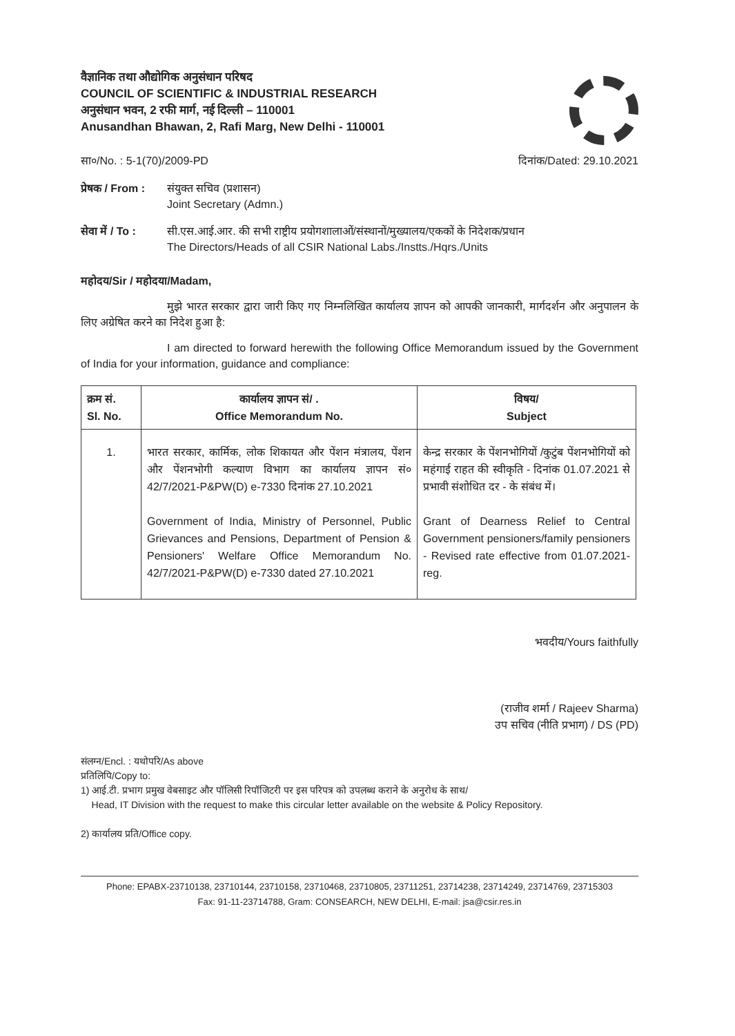वैज्ञानिक तथा औद्योगिक अनुसंधान परिषद
COUNCIL OF SCIENTIFIC & INDUSTRIAL RESEARCH
अनुसंधान भवन, 2 रफी मार्ग, नई दिल्ली – 110001
Anusandhan Bhawan, 2, Rafi Marg, New Delhi - 110001
सा०/No. : 5-1(70)/2009-PD दिनांक/Dated: 29.10.2021
प्रेषक / From : संयुक्त सचिव (प्रशासन)
Joint Secretary (Admn.)
सेवा में / To : सी.एस.आई.आर. की सभी राष्ट्रीय प्रयोगशालाओं/संस्थानों/मुख्यालय/एककों के निदेशक/प्रधान
The Directors/Heads of all CSIR National Labs./Instts./Hqrs./Units
महोदय/Sir / महोदया/Madam,
मुझे भारत सरकार द्वारा जारी किए गए निम्नलिखित कार्यालय ज्ञापन को आपकी जानकारी, मार्गदर्शन और अनुपालन के लिए अग्रेषित करने का निदेश हुआ है:
I am directed to forward herewith the following Office Memorandum issued by the Government of India for your information, guidance and compliance:
| क्रम सं. Sl. No. | कार्यालय ज्ञापन सं/ . Office Memorandum No. | विषय/ Subject |
| --- | --- | --- |
| 1. | भारत सरकार, कार्मिक, लोक शिकायत और पेंशन मंत्रालय, पेंशन और पेंशनभोगी कल्याण विभाग का कार्यालय ज्ञापन सं० 42/7/2021-P&PW(D) e-7330 दिनांक 27.10.2021 Government of India, Ministry of Personnel, Public Grievances and Pensions, Department of Pension & Pensioners' Welfare Office Memorandum No. 42/7/2021-P&PW(D) e-7330 dated 27.10.2021 | केन्द्र सरकार के पेंशनभोगियों /कुटुंब पेंशनभोगियों को महंगाई राहत की स्वीकृति - दिनांक 01.07.2021 से प्रभावी संशोधित दर - के संबंध में। Grant of Dearness Relief to Central Government pensioners/family pensioners - Revised rate effective from 01.07.2021-reg. |
भवदीय/Yours faithfully
(राजीव शर्मा / Rajeev Sharma)
उप सचिव (नीति प्रभाग) / DS (PD)
संलग्न/Encl. : यथोपरि/As above
प्रतिलिपि/Copy to:
1) आई.टी. प्रभाग प्रमुख वेबसाइट और पॉलिसी रिपॉजिटरी पर इस परिपत्र को उपलब्ध कराने के अनुरोध के साथ/
Head, IT Division with the request to make this circular letter available on the website & Policy Repository.
2) कार्यालय प्रति/Office copy.
Phone: EPABX-23710138, 23710144, 23710158, 23710468, 23710805, 23711251, 23714238, 23714249, 23714769, 23715303
Fax: 91-11-23714788, Gram: CONSEARCH, NEW DELHI, E-mail: jsa@csir.res.in